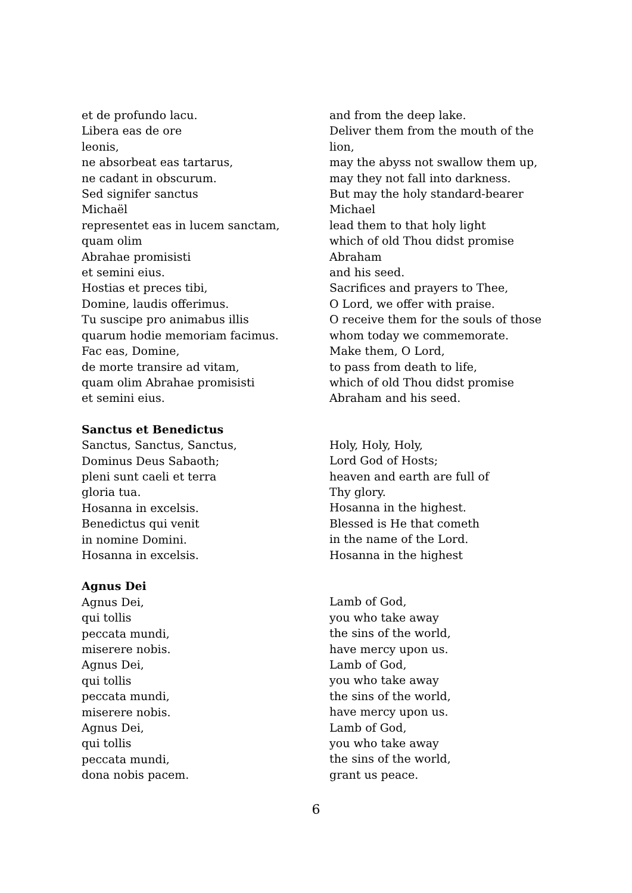et de profundo lacu.
Libera eas de ore
leonis,
ne absorbeat eas tartarus,
ne cadant in obscurum.
Sed signifer sanctus
Michaël
representet eas in lucem sanctam,
quam olim
Abrahae promisisti
et semini eius.
Hostias et preces tibi,
Domine, laudis offerimus.
Tu suscipe pro animabus illis
quarum hodie memoriam facimus.
Fac eas, Domine,
de morte transire ad vitam,
quam olim Abrahae promisisti
et semini eius.
and from the deep lake.
Deliver them from the mouth of the
lion,
may the abyss not swallow them up,
may they not fall into darkness.
But may the holy standard-bearer
Michael
lead them to that holy light
which of old Thou didst promise
Abraham
and his seed.
Sacrifices and prayers to Thee,
O Lord, we offer with praise.
O receive them for the souls of those
whom today we commemorate.
Make them, O Lord,
to pass from death to life,
which of old Thou didst promise
Abraham and his seed.
Sanctus et Benedictus
Sanctus, Sanctus, Sanctus,
Dominus Deus Sabaoth;
pleni sunt caeli et terra
gloria tua.
Hosanna in excelsis.
Benedictus qui venit
in nomine Domini.
Hosanna in excelsis.
Holy, Holy, Holy,
Lord God of Hosts;
heaven and earth are full of
Thy glory.
Hosanna in the highest.
Blessed is He that cometh
in the name of the Lord.
Hosanna in the highest
Agnus Dei
Agnus Dei,
qui tollis
peccata mundi,
miserere nobis.
Agnus Dei,
qui tollis
peccata mundi,
miserere nobis.
Agnus Dei,
qui tollis
peccata mundi,
dona nobis pacem.
Lamb of God,
you who take away
the sins of the world,
have mercy upon us.
Lamb of God,
you who take away
the sins of the world,
have mercy upon us.
Lamb of God,
you who take away
the sins of the world,
grant us peace.
6